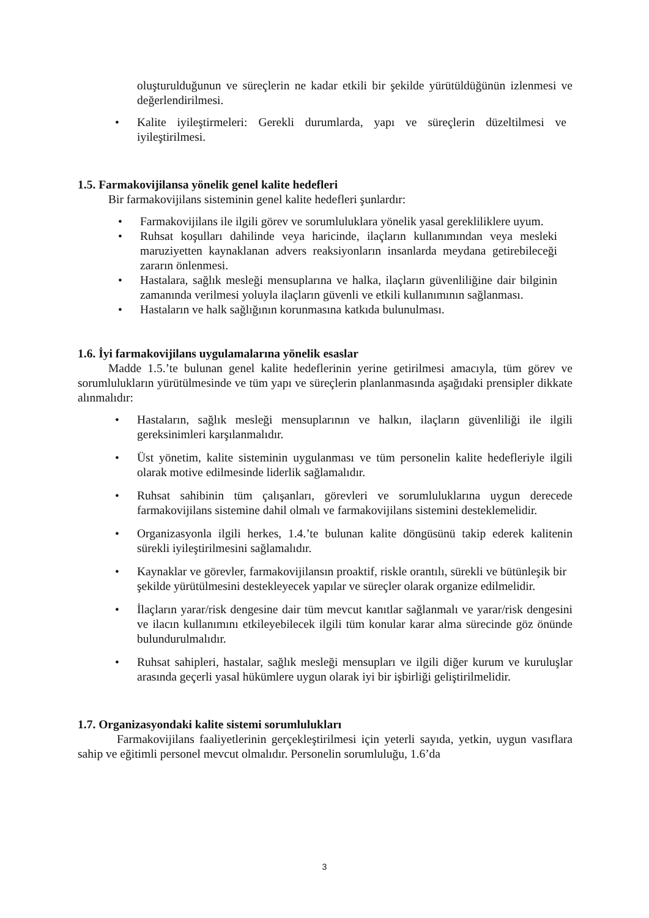oluşturulduğunun ve süreçlerin ne kadar etkili bir şekilde yürütüldüğünün izlenmesi ve değerlendirilmesi.
• Kalite iyileştirmeleri: Gerekli durumlarda, yapı ve süreçlerin düzeltilmesi ve iyileştirilmesi.
1.5. Farmakovijilansa yönelik genel kalite hedefleri
Bir farmakovijilans sisteminin genel kalite hedefleri şunlardır:
• Farmakovijilans ile ilgili görev ve sorumluluklara yönelik yasal gerekliliklere uyum.
• Ruhsat koşulları dahilinde veya haricinde, ilaçların kullanımından veya mesleki maruziyetten kaynaklanan advers reaksiyonların insanlarda meydana getirebileceği zararın önlenmesi.
• Hastalara, sağlık mesleği mensuplarına ve halka, ilaçların güvenliliğine dair bilginin zamanında verilmesi yoluyla ilaçların güvenli ve etkili kullanımının sağlanması.
• Hastaların ve halk sağlığının korunmasına katkıda bulunulması.
1.6. İyi farmakovijilans uygulamalarına yönelik esaslar
Madde 1.5.’te bulunan genel kalite hedeflerinin yerine getirilmesi amacıyla, tüm görev ve sorumlulukların yürütülmesinde ve tüm yapı ve süreçlerin planlanmasında aşağıdaki prensipler dikkate alınmalıdır:
• Hastaların, sağlık mesleği mensuplarının ve halkın, ilaçların güvenliliği ile ilgili gereksinimleri karşılanmalıdır.
• Üst yönetim, kalite sisteminin uygulanması ve tüm personelin kalite hedefleriyle ilgili olarak motive edilmesinde liderlik sağlamalıdır.
• Ruhsat sahibinin tüm çalışanları, görevleri ve sorumluluklarına uygun derecede farmakovijilans sistemine dahil olmalı ve farmakovijilans sistemini desteklemelidir.
• Organizasyonla ilgili herkes, 1.4.’te bulunan kalite döngüsünü takip ederek kalitenin sürekli iyileştirilmesini sağlamalıdır.
• Kaynaklar ve görevler, farmakovijilansın proaktif, riskle orantılı, sürekli ve bütünleşik bir şekilde yürütülmesini destekleyecek yapılar ve süreçler olarak organize edilmelidir.
• İlaçların yarar/risk dengesine dair tüm mevcut kanıtlar sağlanmalı ve yarar/risk dengesini ve ilacın kullanımını etkileyebilecek ilgili tüm konular karar alma sürecinde göz önünde bulundurulmalıdır.
• Ruhsat sahipleri, hastalar, sağlık mesleği mensupları ve ilgili diğer kurum ve kuruluşlar arasında geçerli yasal hükümlere uygun olarak iyi bir işbirliği geliştirilmelidir.
1.7. Organizasyondaki kalite sistemi sorumlulukları
Farmakovijilans faaliyetlerinin gerçekleştirilmesi için yeterli sayıda, yetkin, uygun vasıflara sahip ve eğitimli personel mevcut olmalıdır. Personelin sorumluluğu, 1.6’da
3